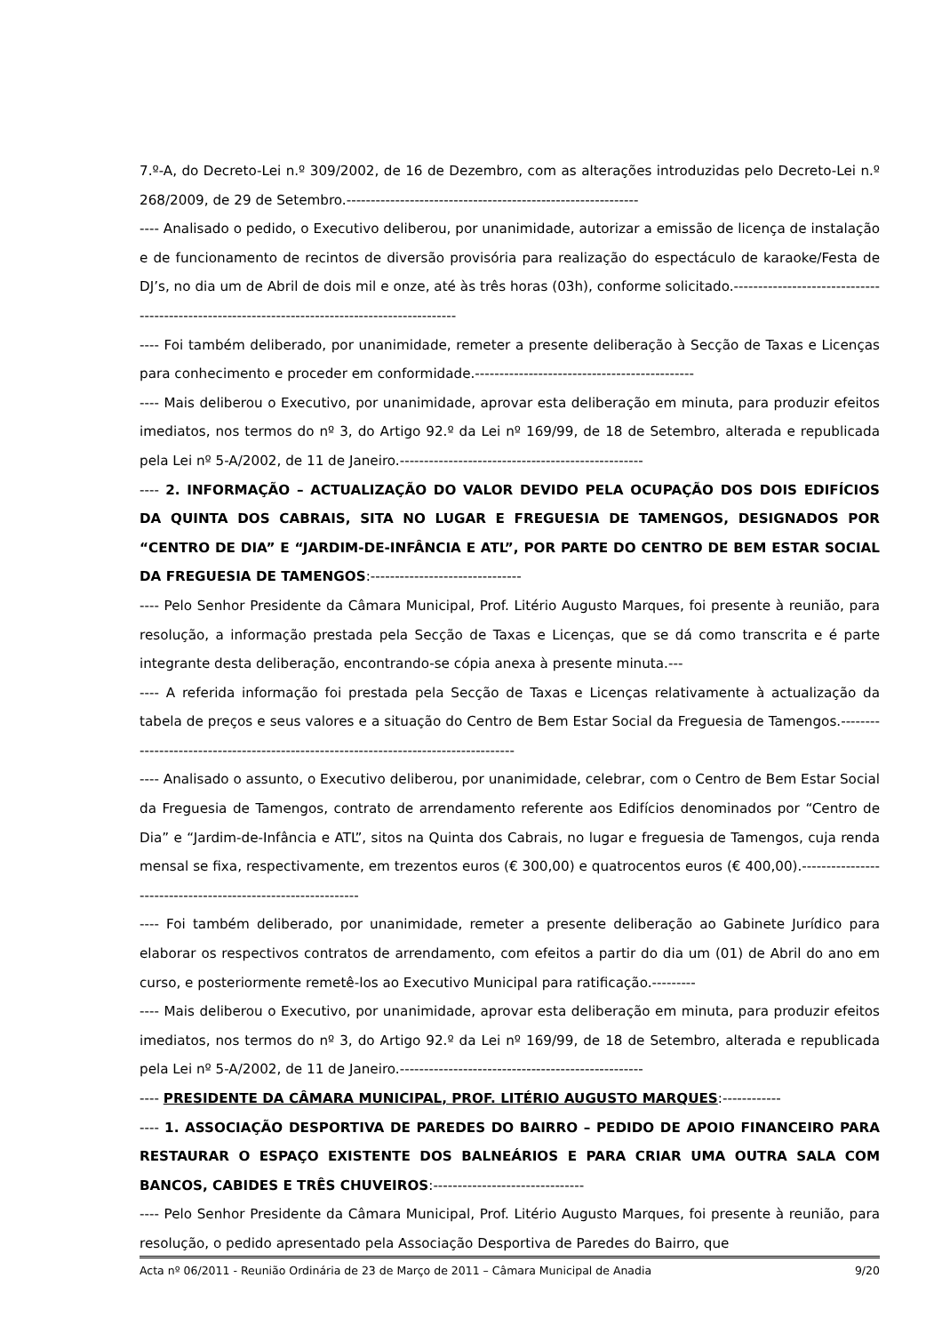7.º-A, do Decreto-Lei n.º 309/2002, de 16 de Dezembro, com as alterações introduzidas pelo Decreto-Lei n.º 268/2009, de 29 de Setembro.------------------------------------------------------------
---- Analisado o pedido, o Executivo deliberou, por unanimidade, autorizar a emissão de licença de instalação e de funcionamento de recintos de diversão provisória para realização do espectáculo de karaoke/Festa de DJ’s, no dia um de Abril de dois mil e onze, até às três horas (03h), conforme solicitado.-----------------------------------------------------------------------------------------------
---- Foi também deliberado, por unanimidade, remeter a presente deliberação à Secção de Taxas e Licenças para conhecimento e proceder em conformidade.---------------------------------------------
---- Mais deliberou o Executivo, por unanimidade, aprovar esta deliberação em minuta, para produzir efeitos imediatos, nos termos do nº 3, do Artigo 92.º da Lei nº 169/99, de 18 de Setembro, alterada e republicada pela Lei nº 5-A/2002, de 11 de Janeiro.--------------------------------------------------
---- 2. INFORMAÇÃO – ACTUALIZAÇÃO DO VALOR DEVIDO PELA OCUPAÇÃO DOS DOIS EDIFÍCIOS DA QUINTA DOS CABRAIS, SITA NO LUGAR E FREGUESIA DE TAMENGOS, DESIGNADOS POR “CENTRO DE DIA” E “JARDIM-DE-INFÂNCIA E ATL”, POR PARTE DO CENTRO DE BEM ESTAR SOCIAL DA FREGUESIA DE TAMENGOS:-------------------------------
---- Pelo Senhor Presidente da Câmara Municipal, Prof. Litério Augusto Marques, foi presente à reunião, para resolução, a informação prestada pela Secção de Taxas e Licenças, que se dá como transcrita e é parte integrante desta deliberação, encontrando-se cópia anexa à presente minuta.---
---- A referida informação foi prestada pela Secção de Taxas e Licenças relativamente à actualização da tabela de preços e seus valores e a situação do Centro de Bem Estar Social da Freguesia de Tamengos.-------------------------------------------------------------------------------------
---- Analisado o assunto, o Executivo deliberou, por unanimidade, celebrar, com o Centro de Bem Estar Social da Freguesia de Tamengos, contrato de arrendamento referente aos Edifícios denominados por “Centro de Dia” e “Jardim-de-Infância e ATL”, sitos na Quinta dos Cabrais, no lugar e freguesia de Tamengos, cuja renda mensal se fixa, respectivamente, em trezentos euros (€ 300,00) e quatrocentos euros (€ 400,00).-------------------------------------------------------------
---- Foi também deliberado, por unanimidade, remeter a presente deliberação ao Gabinete Jurídico para elaborar os respectivos contratos de arrendamento, com efeitos a partir do dia um (01) de Abril do ano em curso, e posteriormente remetê-los ao Executivo Municipal para ratificação.---------
---- Mais deliberou o Executivo, por unanimidade, aprovar esta deliberação em minuta, para produzir efeitos imediatos, nos termos do nº 3, do Artigo 92.º da Lei nº 169/99, de 18 de Setembro, alterada e republicada pela Lei nº 5-A/2002, de 11 de Janeiro.--------------------------------------------------
---- PRESIDENTE DA CÂMARA MUNICIPAL, PROF. LITÉRIO AUGUSTO MARQUES:------------
---- 1. ASSOCIAÇÃO DESPORTIVA DE PAREDES DO BAIRRO – PEDIDO DE APOIO FINANCEIRO PARA RESTAURAR O ESPAÇO EXISTENTE DOS BALNEÁRIOS E PARA CRIAR UMA OUTRA SALA COM BANCOS, CABIDES E TRÊS CHUVEIROS:-------------------------------
---- Pelo Senhor Presidente da Câmara Municipal, Prof. Litério Augusto Marques, foi presente à reunião, para resolução, o pedido apresentado pela Associação Desportiva de Paredes do Bairro, que
Acta nº 06/2011 - Reunião Ordinária de 23 de Março de 2011 – Câmara Municipal de Anadia 9/20